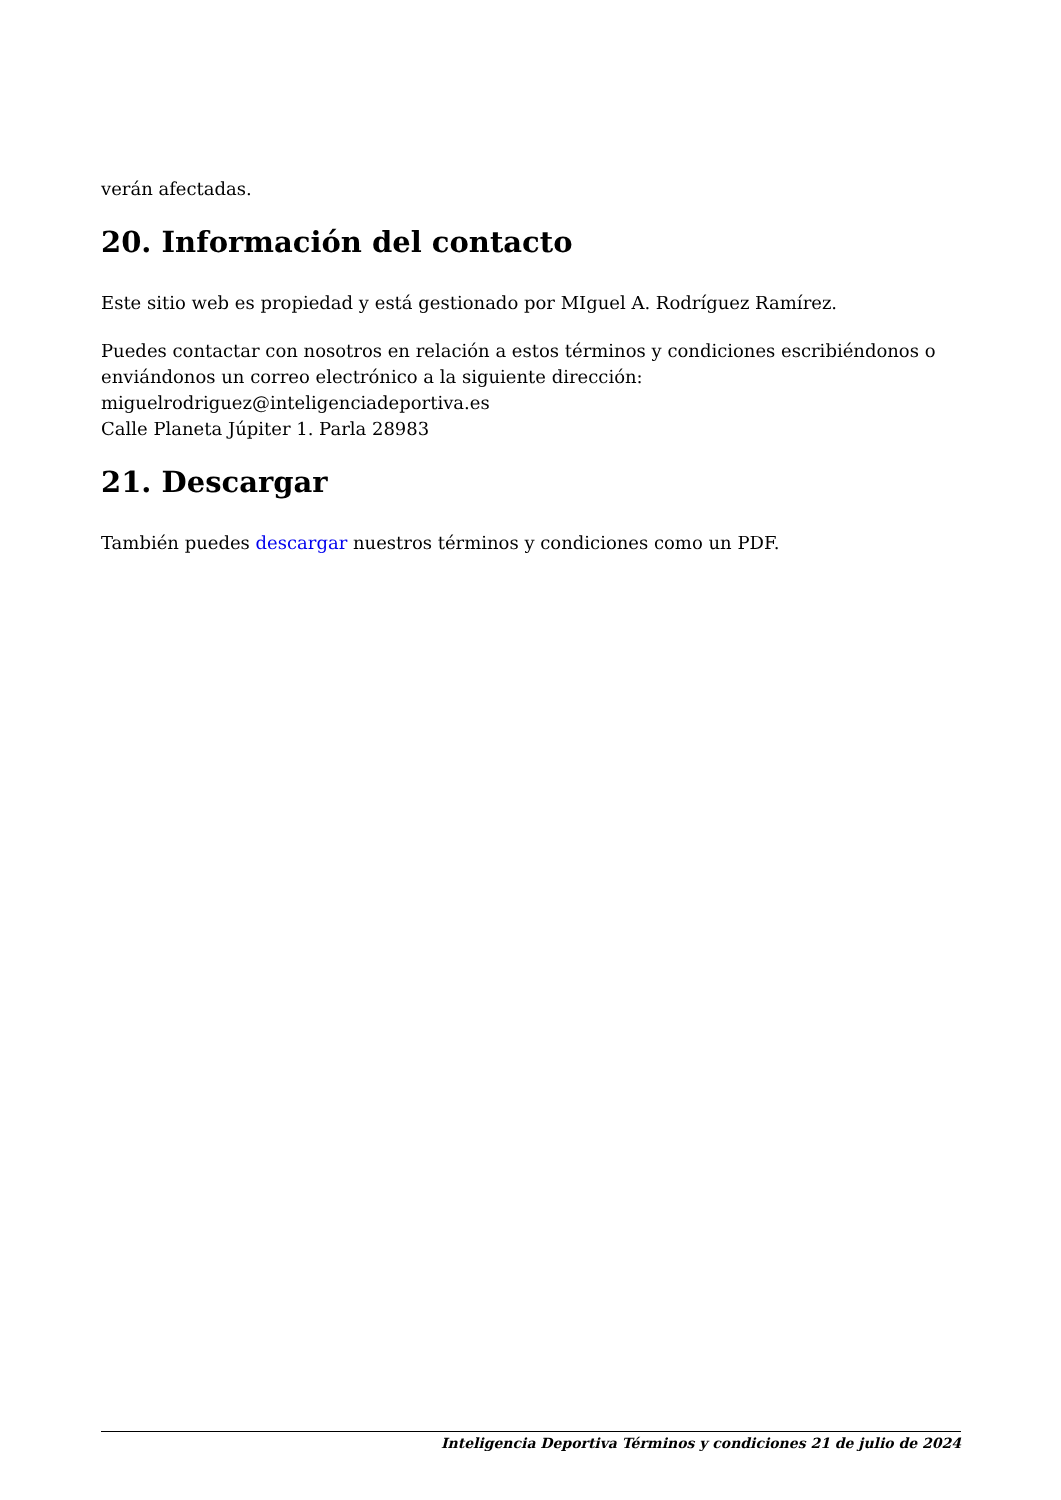verán afectadas.
20. Información del contacto
Este sitio web es propiedad y está gestionado por MIguel A. Rodríguez Ramírez.
Puedes contactar con nosotros en relación a estos términos y condiciones escribiéndonos o enviándonos un correo electrónico a la siguiente dirección:
miguelrodriguez@inteligenciadeportiva.es
Calle Planeta Júpiter 1. Parla 28983
21. Descargar
También puedes descargar nuestros términos y condiciones como un PDF.
Inteligencia Deportiva Términos y condiciones 21 de julio de 2024